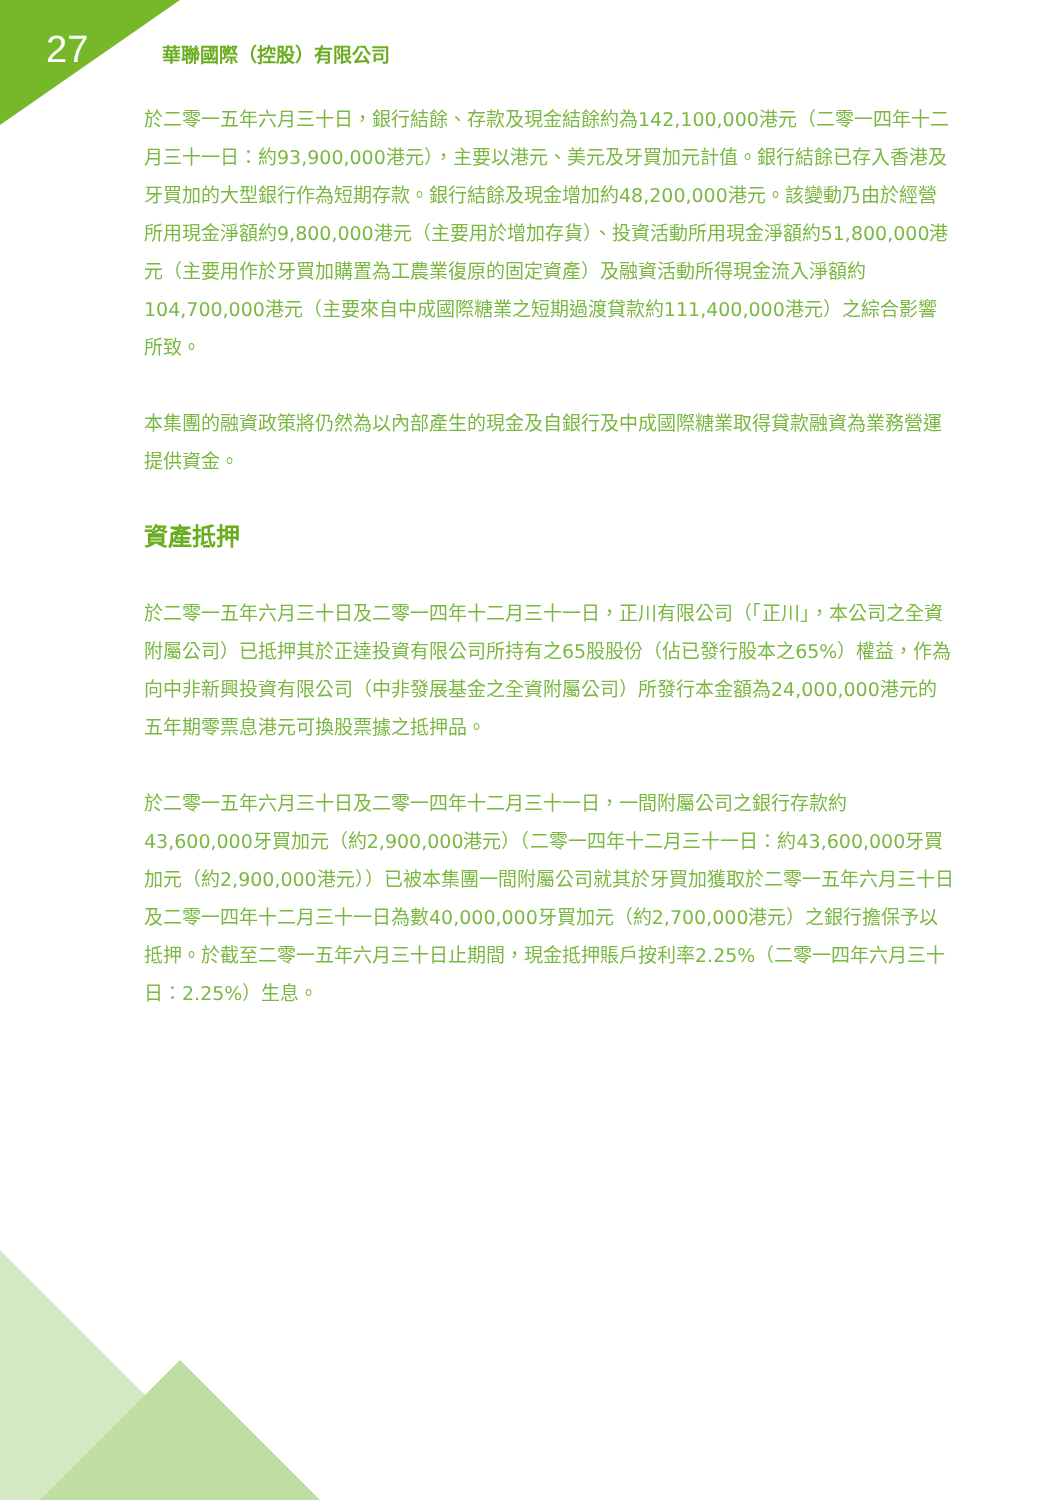27 華聯國際（控股）有限公司
於二零一五年六月三十日，銀行結餘、存款及現金結餘約為142,100,000港元（二零一四年十二月三十一日：約93,900,000港元），主要以港元、美元及牙買加元計值。銀行結餘已存入香港及牙買加的大型銀行作為短期存款。銀行結餘及現金增加約48,200,000港元。該變動乃由於經營所用現金淨額約9,800,000港元（主要用於增加存貨）、投資活動所用現金淨額約51,800,000港元（主要用作於牙買加購置為工農業復原的固定資產）及融資活動所得現金流入淨額約104,700,000港元（主要來自中成國際糖業之短期過渡貸款約111,400,000港元）之綜合影響所致。
本集團的融資政策將仍然為以內部產生的現金及自銀行及中成國際糖業取得貸款融資為業務營運提供資金。
資產抵押
於二零一五年六月三十日及二零一四年十二月三十一日，正川有限公司（「正川」，本公司之全資附屬公司）已抵押其於正達投資有限公司所持有之65股股份（佔已發行股本之65%）權益，作為向中非新興投資有限公司（中非發展基金之全資附屬公司）所發行本金額為24,000,000港元的五年期零票息港元可換股票據之抵押品。
於二零一五年六月三十日及二零一四年十二月三十一日，一間附屬公司之銀行存款約43,600,000牙買加元（約2,900,000港元）（二零一四年十二月三十一日：約43,600,000牙買加元（約2,900,000港元））已被本集團一間附屬公司就其於牙買加獲取於二零一五年六月三十日及二零一四年十二月三十一日為數40,000,000牙買加元（約2,700,000港元）之銀行擔保予以抵押。於截至二零一五年六月三十日止期間，現金抵押賬戶按利率2.25%（二零一四年六月三十日：2.25%）生息。